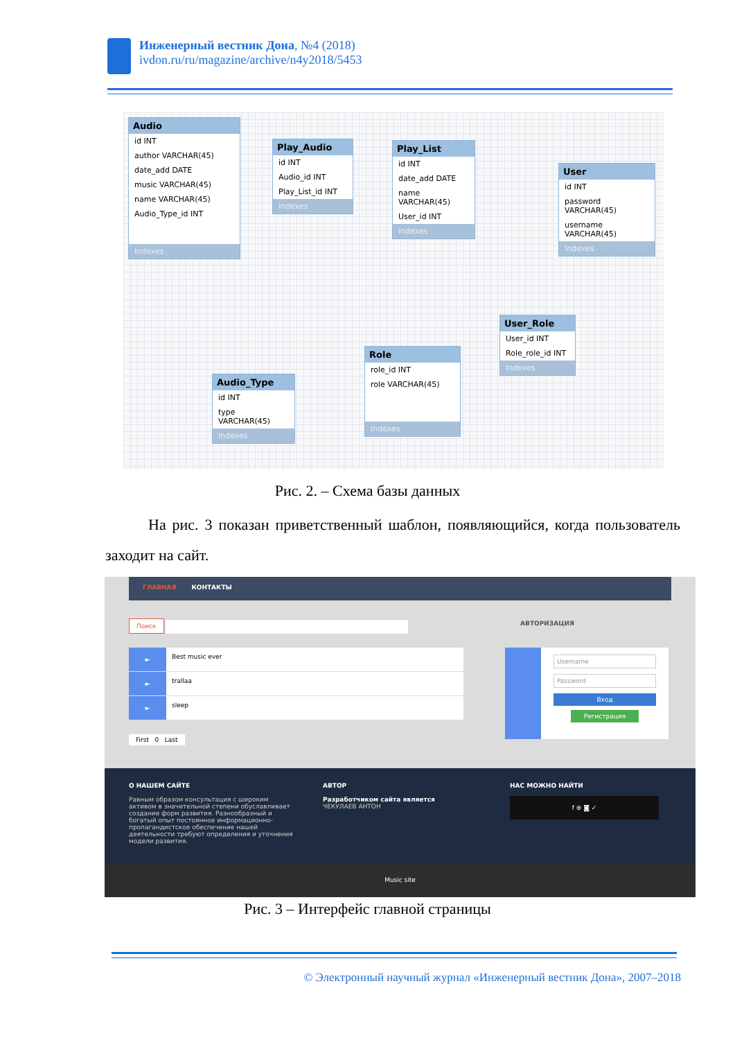Инженерный вестник Дона, №4 (2018)
ivdon.ru/ru/magazine/archive/n4y2018/5453
Audio
id INT
author VARCHAR(45)
date_add DATE
music VARCHAR(45)
name VARCHAR(45)
Audio_Type_id INT
Indexes
Play_Audio
id INT
Audio_id INT
Play_List_id INT
Indexes
Play_List
id INT
date_add DATE
name VARCHAR(45)
User_id INT
Indexes
User
id INT
password VARCHAR(45)
username VARCHAR(45)
Indexes
User_Role
User_id INT
Role_role_id INT
Indexes
Role
role_id INT
role VARCHAR(45)
Indexes
Audio_Type
id INT
type VARCHAR(45)
Indexes
Рис. 2. – Схема базы данных
На рис. 3 показан приветственный шаблон, появляющийся, когда пользователь заходит на сайт.
ГЛАВНАЯ КОНТАКТЫ
Поиск
АВТОРИЗАЦИЯ
►
Best music ever
►
trallaa
►
sleep
First 0 Last
Username
Password
Вход
Регистрация
О НАШЕМ САЙТЕ
Равным образом консультация с широким активом в значительной степени обуславливает создание форм развития. Разнообразный и богатый опыт постоянное информационно-пропагандистское обеспечение нашей деятельности требуют определения и уточнения модели развития.
АВТОР
Разработчиком сайта является
ЧЕКУЛАЕВ АНТОН
НАС МОЖНО НАЙТИ
f ⊛ ◙ ✓
Music site
Рис. 3 – Интерфейс главной страницы
© Электронный научный журнал «Инженерный вестник Дона», 2007–2018